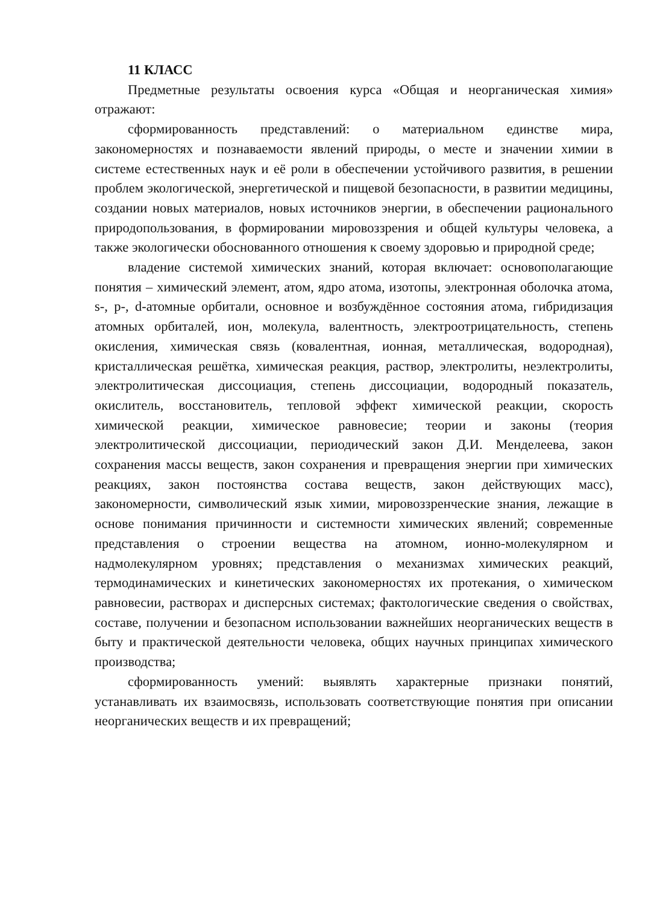11 КЛАСС
Предметные результаты освоения курса «Общая и неорганическая химия» отражают:
сформированность представлений: о материальном единстве мира, закономерностях и познаваемости явлений природы, о месте и значении химии в системе естественных наук и её роли в обеспечении устойчивого развития, в решении проблем экологической, энергетической и пищевой безопасности, в развитии медицины, создании новых материалов, новых источников энергии, в обеспечении рационального природопользования, в формировании мировоззрения и общей культуры человека, а также экологически обоснованного отношения к своему здоровью и природной среде;
владение системой химических знаний, которая включает: основополагающие понятия – химический элемент, атом, ядро атома, изотопы, электронная оболочка атома, s-, p-, d-атомные орбитали, основное и возбуждённое состояния атома, гибридизация атомных орбиталей, ион, молекула, валентность, электроотрицательность, степень окисления, химическая связь (ковалентная, ионная, металлическая, водородная), кристаллическая решётка, химическая реакция, раствор, электролиты, неэлектролиты, электролитическая диссоциация, степень диссоциации, водородный показатель, окислитель, восстановитель, тепловой эффект химической реакции, скорость химической реакции, химическое равновесие; теории и законы (теория электролитической диссоциации, периодический закон Д.И. Менделеева, закон сохранения массы веществ, закон сохранения и превращения энергии при химических реакциях, закон постоянства состава веществ, закон действующих масс), закономерности, символический язык химии, мировоззренческие знания, лежащие в основе понимания причинности и системности химических явлений; современные представления о строении вещества на атомном, ионно-молекулярном и надмолекулярном уровнях; представления о механизмах химических реакций, термодинамических и кинетических закономерностях их протекания, о химическом равновесии, растворах и дисперсных системах; фактологические сведения о свойствах, составе, получении и безопасном использовании важнейших неорганических веществ в быту и практической деятельности человека, общих научных принципах химического производства;
сформированность умений: выявлять характерные признаки понятий, устанавливать их взаимосвязь, использовать соответствующие понятия при описании неорганических веществ и их превращений;